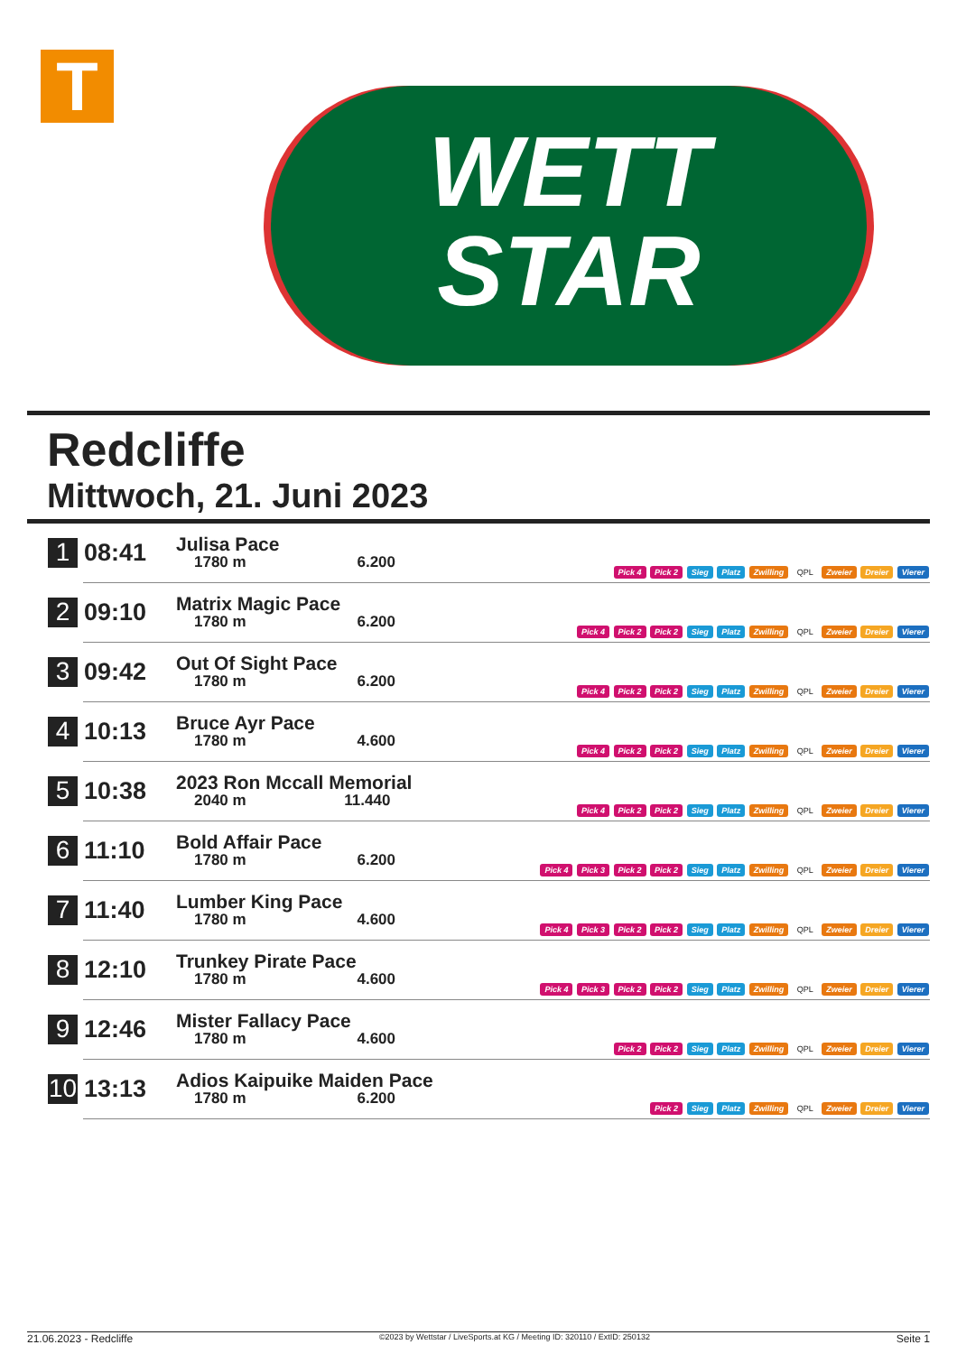T
WETT
STAR
Redcliffe
Mittwoch, 21. Juni 2023
| 1 | 08:41 | Julisa Pace 1780 m 6.200 | Pick 4 Pick 2 Sieg Platz Zwilling QPL Zweier Dreier Vierer |
| 2 | 09:10 | Matrix Magic Pace 1780 m 6.200 | Pick 4 Pick 2 Pick 2 Sieg Platz Zwilling QPL Zweier Dreier Vierer |
| 3 | 09:42 | Out Of Sight Pace 1780 m 6.200 | Pick 4 Pick 2 Pick 2 Sieg Platz Zwilling QPL Zweier Dreier Vierer |
| 4 | 10:13 | Bruce Ayr Pace 1780 m 4.600 | Pick 4 Pick 2 Pick 2 Sieg Platz Zwilling QPL Zweier Dreier Vierer |
| 5 | 10:38 | 2023 Ron Mccall Memorial 2040 m 11.440 | Pick 4 Pick 2 Pick 2 Sieg Platz Zwilling QPL Zweier Dreier Vierer |
| 6 | 11:10 | Bold Affair Pace 1780 m 6.200 | Pick 4 Pick 3 Pick 2 Pick 2 Sieg Platz Zwilling QPL Zweier Dreier Vierer |
| 7 | 11:40 | Lumber King Pace 1780 m 4.600 | Pick 4 Pick 3 Pick 2 Pick 2 Sieg Platz Zwilling QPL Zweier Dreier Vierer |
| 8 | 12:10 | Trunkey Pirate Pace 1780 m 4.600 | Pick 4 Pick 3 Pick 2 Pick 2 Sieg Platz Zwilling QPL Zweier Dreier Vierer |
| 9 | 12:46 | Mister Fallacy Pace 1780 m 4.600 | Pick 2 Pick 2 Sieg Platz Zwilling QPL Zweier Dreier Vierer |
| 10 | 13:13 | Adios Kaipuike Maiden Pace 1780 m 6.200 | Pick 2 Sieg Platz Zwilling QPL Zweier Dreier Vierer |
21.06.2023 - Redcliffe ©2023 by Wettstar / LiveSports.at KG / Meeting ID: 320110 / ExtID: 250132 Seite 1